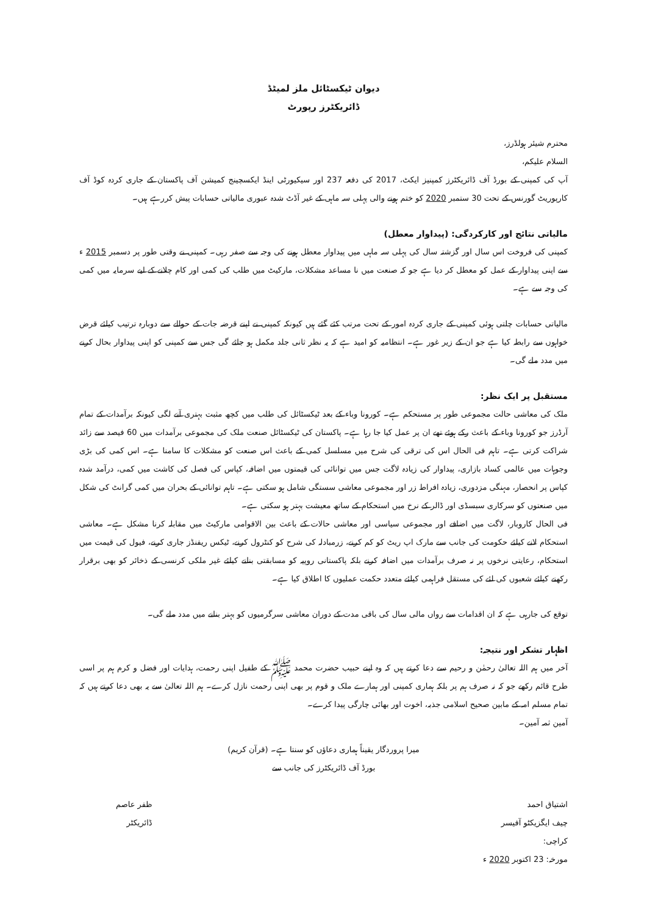دیوان ٹیکسٹائل ملز لمیٹڈ
ڈائریکٹرز رپورٹ
محترم شیئر ہولڈرز،
السلام علیکم،
آپ کی کمپنی کے بورڈ آف ڈائریکٹرز کمپنیز ایکٹ، 2017 کی دفعہ 237 اور سیکیورٹی اینڈ ایکسچینج کمیشن آف پاکستان کے جاری کردہ کوڈ آف کارپوریٹ گورنس کے تحت 30 ستمبر 2020 کو ختم ہونے والی پہلی سہ ماہی کے غیر آڈٹ شدہ عبوری مالیاتی حسابات پیش کررہے ہیں۔
مالیاتی نتائج اور کارکردگی: (پیداوار معطل)
کمپنی کی فروخت اس سال اور گزشتہ سال کی پہلی سہ ماہی میں پیداوار معطل ہونے کی وجہ سے صفر رہی۔ کمپنی نے وقتی طور پر دسمبر 2015 ء سے اپنی پیداوار کے عمل کو معطل کر دیا ہے جو کہ صنعت میں نا مساعد مشکلات، مارکیٹ میں طلب کی کمی اور کام چلانے کے لیے سرمایہ میں کمی کی وجہ سے ہے۔
مالیاتی حسابات چلتی ہوئی کمپنی کے جاری کردہ امور کے تحت مرتب کئے گئے ہیں کیونکہ کمپنی نے اپنے قرضہ جات کے حوالے سے دوبارہ ترتیب کیلئے قرض خواہوں سے رابطہ کیا ہے جو ان کے زیر غور ہے۔ انتظامیہ کو امید ہے کہ یہ نظر ثانی جلد مکمل ہو جائے گی جس سے کمپنی کو اپنی پیداوار بحال کرنے میں مدد ملے گی۔
مستقبل پر ایک نظر:
ملک کی معاشی حالت مجموعی طور پر مستحکم ہے۔ کورونا وباء کے بعد ٹیکسٹائل کی طلب میں کچھ مثبت بہتری آنے لگی کیونکہ برآمدات کے تمام آرڈرز جو کورونا وباء کے باعث رکے ہوئے تھے ان پر عمل کیا جا رہا ہے۔ پاکستان کی ٹیکسٹائل صنعت ملک کی مجموعی برآمدات میں 60 فیصد سے زائد شراکت کرتی ہے۔ تاہم فی الحال اس کی ترقی کی شرح میں مسلسل کمی کے باعث اس صنعت کو مشکلات کا سامنا ہے۔ اس کمی کی بڑی وجوہات میں عالمی کساد بازاری، پیداوار کی زیادہ لاگت جس میں توانائی کی قیمتوں میں اضافہ، کپاس کی فصل کی کاشت میں کمی، درآمد شدہ کپاس پر انحصار، مہنگی مزدوری، زیادہ افراط زر اور مجموعی معاشی سستگی شامل ہو سکتی ہے۔ تاہم توانائی کے بحران میں کمی گرانٹ کی شکل میں صنعتوں کو سرکاری سبسڈی اور ڈالر کے نرخ میں استحکام کے ساتھ معیشت بہتر ہو سکتی ہے۔
فی الحال کاروبار، لاگت میں اضافے اور مجموعی سیاسی اور معاشی حالات کے باعث بین الاقوامی مارکیٹ میں مقابلہ کرنا مشکل ہے۔ معاشی استحکام لانے کیلئے حکومت کی جانب سے مارک اپ ریٹ کو کم کرنے، زرمبادلہ کی شرح کو کنٹرول کرنے، ٹیکس ریفنڈز جاری کرنے، فیول کی قیمت میں استحکام، رعایتی نرخوں پر نہ صرف برآمدات میں اضافہ کرنے بلکہ پاکستانی روپیہ کو مسابقتی بنانے کیلئے غیر ملکی کرنسی کے ذخائر کو بھی برقرار رکھنے کیلئے شعبوں کی لئے کی مستقل فراہمی کیلئے متعدد حکمت عملیوں کا اطلاق کیا ہے۔
توقع کی جارہی ہے کہ ان اقدامات سے رواں مالی سال کی باقی مدت کے دوران معاشی سرگرمیوں کو بہتر بنانے میں مدد ملے گی۔
اظہار تشکر اور نتیجہ:
آخر میں ہم اللہ تعالیٰ رحمٰن و رحیم سے دعا کرتے ہیں کہ وہ اپنے حبیب حضرت محمد ﷺ کے طفیل اپنی رحمت، ہدایات اور فضل و کرم ہم پر اسی طرح قائم رکھے جو کہ نہ صرف ہم پر بلکہ ہماری کمپنی اور ہمارے ملک و قوم پر بھی اپنی رحمت نازل کرے۔ ہم اللہ تعالیٰ سے یہ بھی دعا کرتے ہیں کہ تمام مسلم امہ کے مابین صحیح اسلامی جذبہ، اخوت اور بھائی چارگی پیدا کرے۔
آمین ثمہ آمین۔
میرا پروردگار یقیناً ہماری دعاؤں کو سنتا ہے۔ (قرآن کریم)
بورڈ آف ڈائریکٹرز کی جانب سے
اشتیاق احمد
چیف ایگزیکٹو آفیسر
کراچی:
مورخہ: 23 اکتوبر 2020 ء
ظفر عاصم
ڈائریکٹر